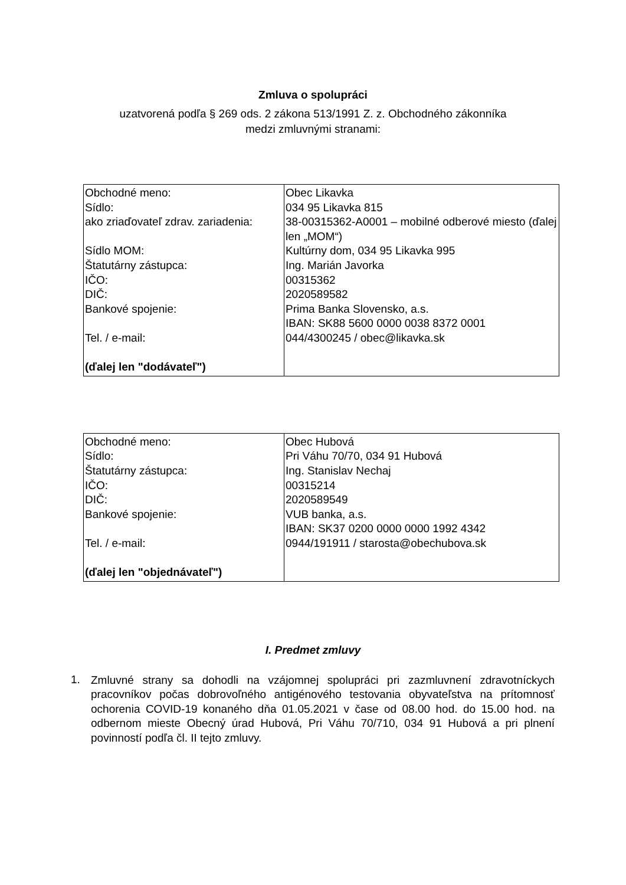Zmluva o spolupráci
uzatvorená podľa § 269 ods. 2 zákona 513/1991 Z. z. Obchodného zákonníka
medzi zmluvnými stranami:
| Obchodné meno: Sídlo: ako zriaďovateľ zdrav. zariadenia: Sídlo MOM: Štatutárny zástupca: IČO: DIČ: Bankové spojenie: Tel. / e-mail: (ďalej len "dodávateľ") | Obec Likavka 034 95 Likavka 815 38-00315362-A0001 – mobilné odberové miesto (ďalej len „MOM“) Kultúrny dom, 034 95 Likavka 995 Ing. Marián Javorka 00315362 2020589582 Prima Banka Slovensko, a.s. IBAN: SK88 5600 0000 0038 8372 0001 044/4300245 / obec@likavka.sk |
| Obchodné meno: Sídlo: Štatutárny zástupca: IČO: DIČ: Bankové spojenie: Tel. / e-mail: (ďalej len "objednávateľ") | Obec Hubová Pri Váhu 70/70, 034 91 Hubová Ing. Stanislav Nechaj 00315214 2020589549 VUB banka, a.s. IBAN: SK37 0200 0000 0000 1992 4342 0944/191911 / starosta@obechubova.sk |
I. Predmet zmluvy
1.
Zmluvné strany sa dohodli na vzájomnej spolupráci pri zazmluvnení zdravotníckych pracovníkov počas dobrovoľného antigénového testovania obyvateľstva na prítomnosť ochorenia COVID-19 konaného dňa 01.05.2021 v čase od 08.00 hod. do 15.00 hod. na odbernom mieste Obecný úrad Hubová, Pri Váhu 70/710, 034 91 Hubová a pri plnení povinností podľa čl. II tejto zmluvy.